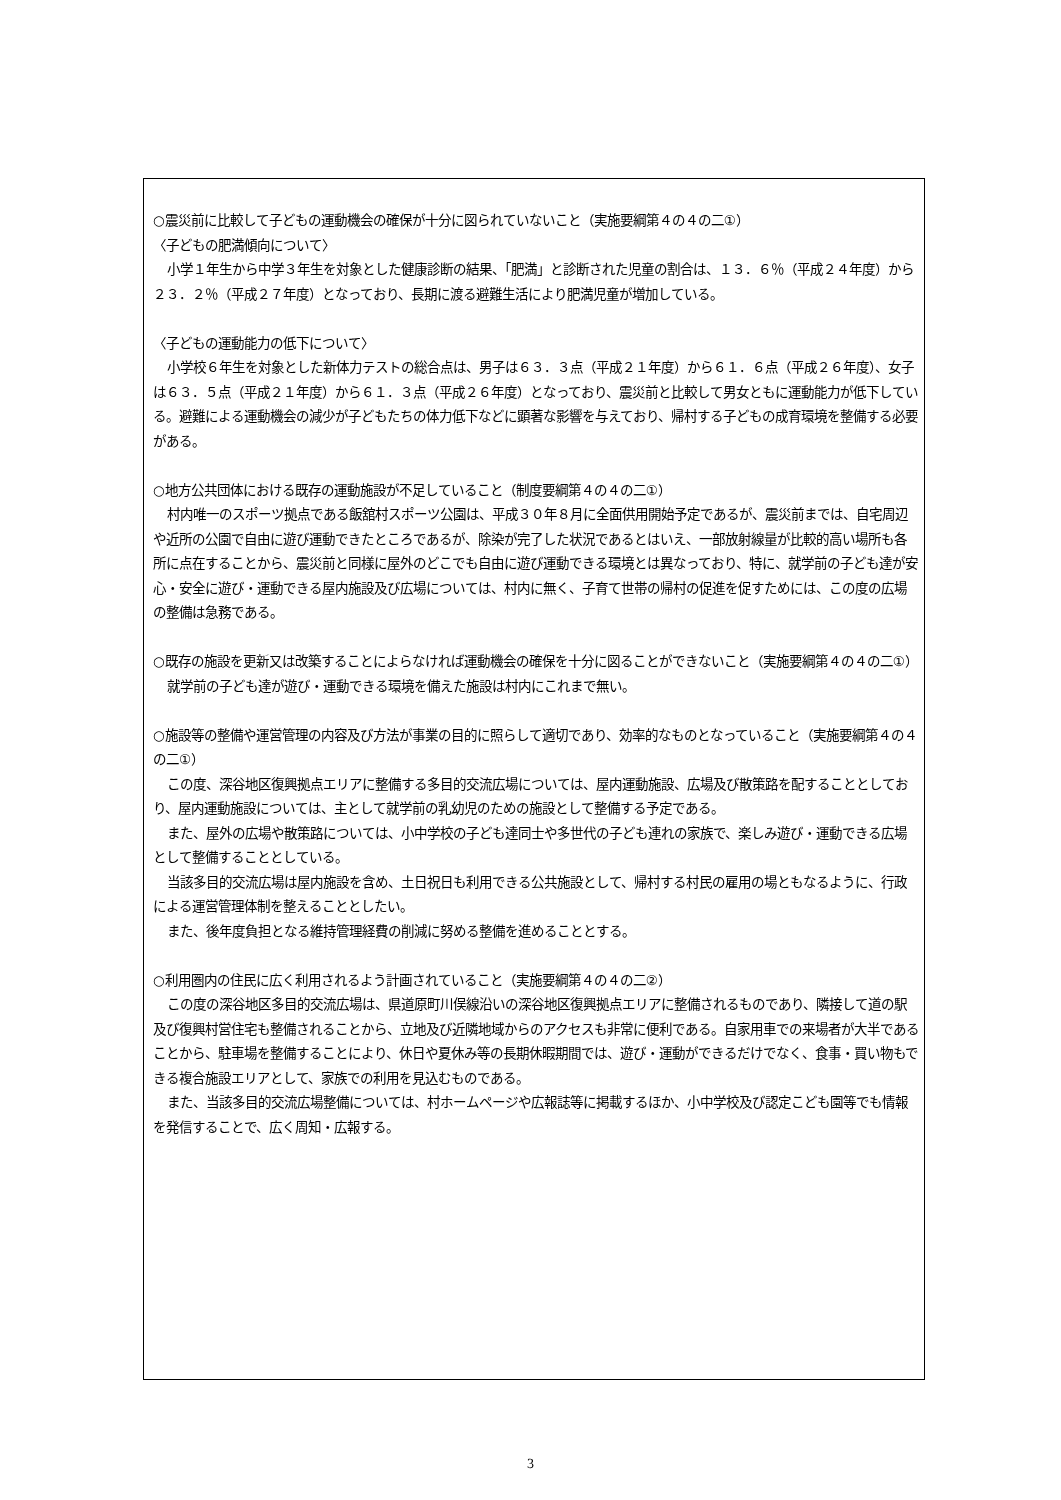○震災前に比較して子どもの運動機会の確保が十分に図られていないこと（実施要綱第４の４の二①）
〈子どもの肥満傾向について〉
小学１年生から中学３年生を対象とした健康診断の結果、「肥満」と診断された児童の割合は、１３．６％（平成２４年度）から２３．２％（平成２７年度）となっており、長期に渡る避難生活により肥満児童が増加している。
〈子どもの運動能力の低下について〉
小学校６年生を対象とした新体力テストの総合点は、男子は６３．３点（平成２１年度）から６１．６点（平成２６年度）、女子は６３．５点（平成２１年度）から６１．３点（平成２６年度）となっており、震災前と比較して男女ともに運動能力が低下している。避難による運動機会の減少が子どもたちの体力低下などに顕著な影響を与えており、帰村する子どもの成育環境を整備する必要がある。
○地方公共団体における既存の運動施設が不足していること（制度要綱第４の４の二①）
村内唯一のスポーツ拠点である飯舘村スポーツ公園は、平成３０年８月に全面供用開始予定であるが、震災前までは、自宅周辺や近所の公園で自由に遊び運動できたところであるが、除染が完了した状況であるとはいえ、一部放射線量が比較的高い場所も各所に点在することから、震災前と同様に屋外のどこでも自由に遊び運動できる環境とは異なっており、特に、就学前の子ども達が安心・安全に遊び・運動できる屋内施設及び広場については、村内に無く、子育て世帯の帰村の促進を促すためには、この度の広場の整備は急務である。
○既存の施設を更新又は改築することによらなければ運動機会の確保を十分に図ることができないこと（実施要綱第４の４の二①）
就学前の子ども達が遊び・運動できる環境を備えた施設は村内にこれまで無い。
○施設等の整備や運営管理の内容及び方法が事業の目的に照らして適切であり、効率的なものとなっていること（実施要綱第４の４の二①）
この度、深谷地区復興拠点エリアに整備する多目的交流広場については、屋内運動施設、広場及び散策路を配することとしており、屋内運動施設については、主として就学前の乳幼児のための施設として整備する予定である。
また、屋外の広場や散策路については、小中学校の子ども達同士や多世代の子ども連れの家族で、楽しみ遊び・運動できる広場として整備することとしている。
当該多目的交流広場は屋内施設を含め、土日祝日も利用できる公共施設として、帰村する村民の雇用の場ともなるように、行政による運営管理体制を整えることとしたい。
また、後年度負担となる維持管理経費の削減に努める整備を進めることとする。
○利用圏内の住民に広く利用されるよう計画されていること（実施要綱第４の４の二②）
この度の深谷地区多目的交流広場は、県道原町川俣線沿いの深谷地区復興拠点エリアに整備されるものであり、隣接して道の駅及び復興村営住宅も整備されることから、立地及び近隣地域からのアクセスも非常に便利である。自家用車での来場者が大半であることから、駐車場を整備することにより、休日や夏休み等の長期休暇期間では、遊び・運動ができるだけでなく、食事・買い物もできる複合施設エリアとして、家族での利用を見込むものである。
また、当該多目的交流広場整備については、村ホームページや広報誌等に掲載するほか、小中学校及び認定こども園等でも情報を発信することで、広く周知・広報する。
3